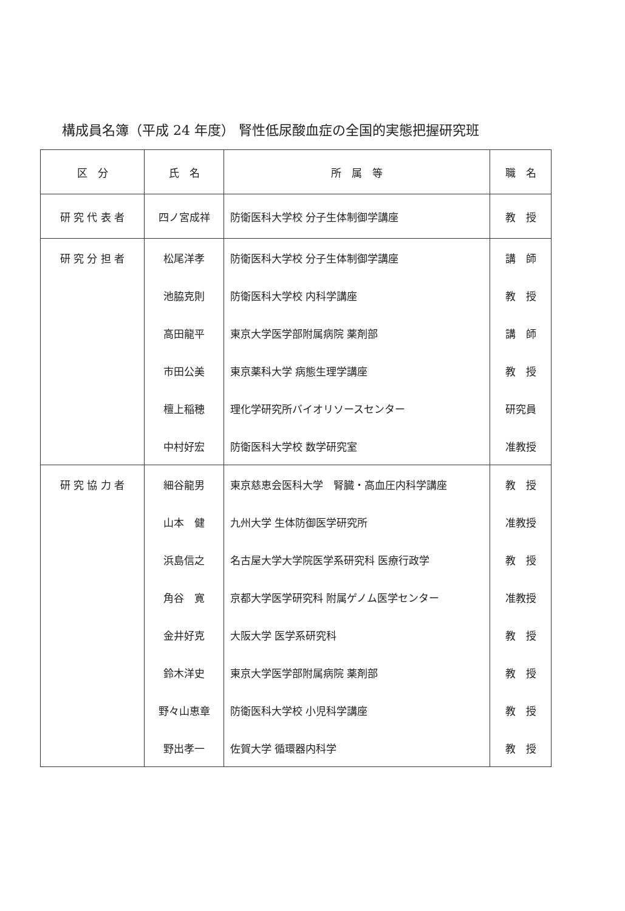構成員名簿（平成 24 年度） 腎性低尿酸血症の全国的実態把握研究班
| 区 分 | 氏 名 | 所 属 等 | 職 名 |
| --- | --- | --- | --- |
| 研 究 代 表 者 | 四ノ宮成祥 | 防衛医科大学校 分子生体制御学講座 | 教 授 |
| 研 究 分 担 者 | 松尾洋孝 | 防衛医科大学校 分子生体制御学講座 | 講 師 |
| | 池脇克則 | 防衛医科大学校 内科学講座 | 教 授 |
| | 高田龍平 | 東京大学医学部附属病院 薬剤部 | 講 師 |
| | 市田公美 | 東京薬科大学 病態生理学講座 | 教 授 |
| | 檀上稲穂 | 理化学研究所バイオリソースセンター | 研究員 |
| | 中村好宏 | 防衛医科大学校 数学研究室 | 准教授 |
| 研 究 協 力 者 | 細谷龍男 | 東京慈恵会医科大学 腎臓・高血圧内科学講座 | 教 授 |
| | 山本 健 | 九州大学 生体防御医学研究所 | 准教授 |
| | 浜島信之 | 名古屋大学大学院医学系研究科 医療行政学 | 教 授 |
| | 角谷 寛 | 京都大学医学研究科 附属ゲノム医学センター | 准教授 |
| | 金井好克 | 大阪大学 医学系研究科 | 教 授 |
| | 鈴木洋史 | 東京大学医学部附属病院 薬剤部 | 教 授 |
| | 野々山恵章 | 防衛医科大学校 小児科学講座 | 教 授 |
| | 野出孝一 | 佐賀大学 循環器内科学 | 教 授 |